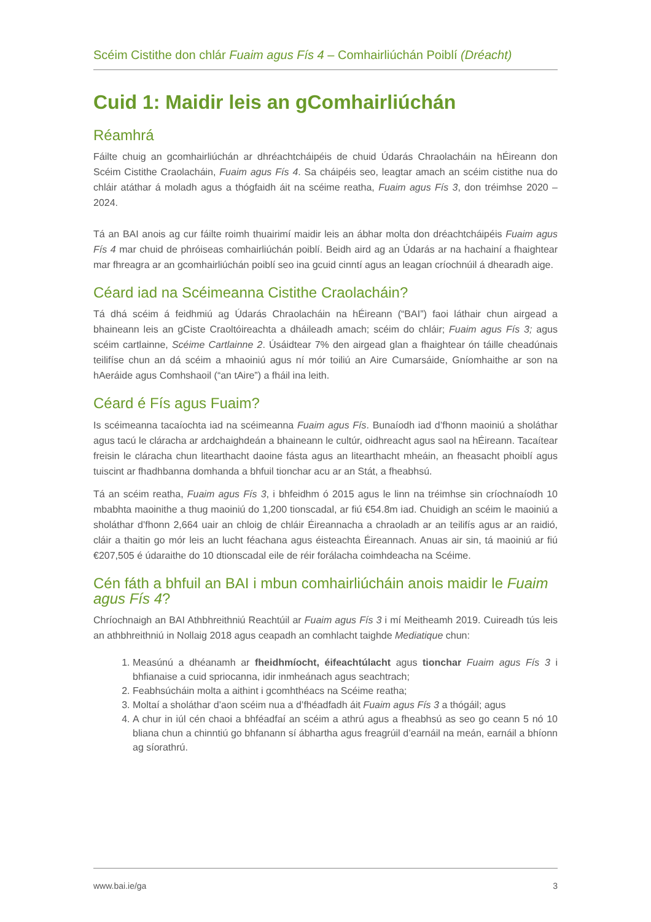Scéim Cistithe don chlár Fuaim agus Fís 4 – Comhairliúchán Poiblí (Dréacht)
Cuid 1: Maidir leis an gComhairliúchán
Réamhrá
Fáilte chuig an gcomhairliúchán ar dhréachtcháipéis de chuid Údarás Chraolacháin na hÉireann don Scéim Cistithe Craolacháin, Fuaim agus Fís 4. Sa cháipéis seo, leagtar amach an scéim cistithe nua do chláir atáthar á moladh agus a thógfaidh áit na scéime reatha, Fuaim agus Fís 3, don tréimhse 2020 – 2024.
Tá an BAI anois ag cur fáilte roimh thuairimí maidir leis an ábhar molta don dréachtcháipéis Fuaim agus Fís 4 mar chuid de phróiseas comhairliúchán poiblí. Beidh aird ag an Údarás ar na hachainí a fhaightear mar fhreagra ar an gcomhairliúchán poiblí seo ina gcuid cinntí agus an leagan críochnúil á dhearadh aige.
Céard iad na Scéimeanna Cistithe Craolacháin?
Tá dhá scéim á feidhmiú ag Údarás Chraolacháin na hÉireann (“BAI”) faoi láthair chun airgead a bhaineann leis an gCiste Craoltóireachta a dháileadh amach; scéim do chláir; Fuaim agus Fís 3; agus scéim cartlainne, Scéime Cartlainne 2. Úsáidtear 7% den airgead glan a fhaightear ón táille cheadúnais teilifíse chun an dá scéim a mhaoiniú agus ní mór toiliú an Aire Cumarsáide, Gníomhaithe ar son na hAeráide agus Comhshaoil (“an tAire”) a fháil ina leith.
Céard é Fís agus Fuaim?
Is scéimeanna tacaíochta iad na scéimeanna Fuaim agus Fís. Bunaíodh iad d’fhonn maoiniú a sholáthar agus tacú le cláracha ar ardchaighdeán a bhaineann le cultúr, oidhreacht agus saol na hÉireann. Tacaítear freisin le cláracha chun litearthacht daoine fásta agus an litearthacht mheáin, an fheasacht phoiblí agus tuiscint ar fhadhbanna domhanda a bhfuil tionchar acu ar an Stát, a fheabhsú.
Tá an scéim reatha, Fuaim agus Fís 3, i bhfeidhm ó 2015 agus le linn na tréimhse sin críochnaíodh 10 mbabhta maoinithe a thug maoiniú do 1,200 tionscadal, ar fiú €54.8m iad. Chuidigh an scéim le maoiniú a sholáthar d’fhonn 2,664 uair an chloig de chláir Éireannacha a chraoladh ar an teilifís agus ar an raidió, cláir a thaitin go mór leis an lucht féachana agus éisteachta Éireannach. Anuas air sin, tá maoiniú ar fiú €207,505 é údaraithe do 10 dtionscadal eile de réir forálacha coimhdeacha na Scéime.
Cén fáth a bhfuil an BAI i mbun comhairliúcháin anois maidir le Fuaim agus Fís 4?
Chríochnaigh an BAI Athbhreithniú Reachtúil ar Fuaim agus Fís 3 i mí Meitheamh 2019. Cuireadh tús leis an athbhreithniú in Nollaig 2018 agus ceapadh an comhlacht taighde Mediatique chun:
1. Measúnú a dhéanamh ar fheidhmíocht, éifeachtúlacht agus tionchar Fuaim agus Fís 3 i bhfianaise a cuid spriocanna, idir inmheánach agus seachtrach;
2. Feabhsúcháin molta a aithint i gcomhthéacs na Scéime reatha;
3. Moltaí a sholáthar d’aon scéim nua a d’fhéadfadh áit Fuaim agus Fís 3 a thógáil; agus
4. A chur in iúl cén chaoi a bhféadfaí an scéim a athrú agus a fheabhsú as seo go ceann 5 nó 10 bliana chun a chinntiú go bhfanann sí ábhartha agus freagrúil d’earnáil na meán, earnáil a bhíonn ag síorathrú.
www.bai.ie/ga 3